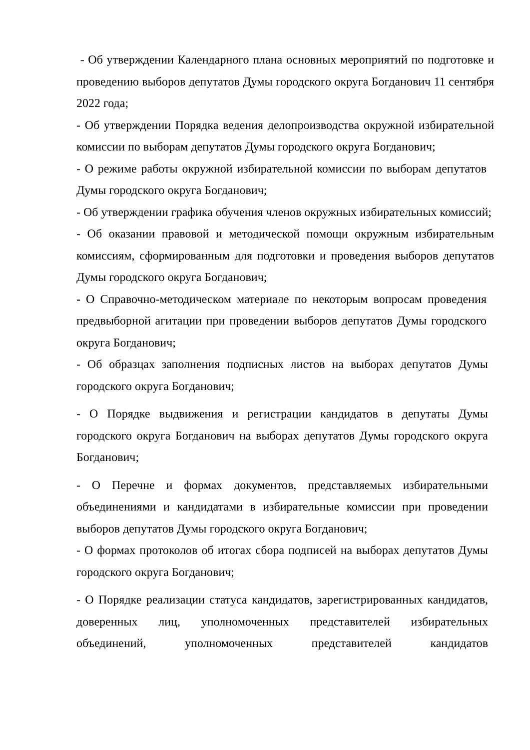- Об утверждении Календарного плана основных мероприятий по подготовке и проведению выборов депутатов Думы городского округа Богданович 11 сентября 2022 года;
- Об утверждении Порядка ведения делопроизводства окружной избирательной комиссии по выборам депутатов Думы городского округа Богданович;
- О режиме работы окружной избирательной комиссии по выборам депутатов Думы городского округа Богданович;
- Об утверждении графика обучения членов окружных избирательных комиссий;
- Об оказании правовой и методической помощи окружным избирательным комиссиям, сформированным для подготовки и проведения выборов депутатов Думы городского округа Богданович;
- О Справочно-методическом материале по некоторым вопросам проведения предвыборной агитации при проведении выборов депутатов Думы городского округа Богданович;
- Об образцах заполнения подписных листов на выборах депутатов Думы городского округа Богданович;
- О Порядке выдвижения и регистрации кандидатов в депутаты Думы городского округа Богданович на выборах депутатов Думы городского округа Богданович;
- О Перечне и формах документов, представляемых избирательными объединениями и кандидатами в избирательные комиссии при проведении выборов депутатов Думы городского округа Богданович;
- О формах протоколов об итогах сбора подписей на выборах депутатов Думы городского округа Богданович;
- О Порядке реализации статуса кандидатов, зарегистрированных кандидатов, доверенных лиц, уполномоченных представителей избирательных объединений, уполномоченных представителей кандидатов